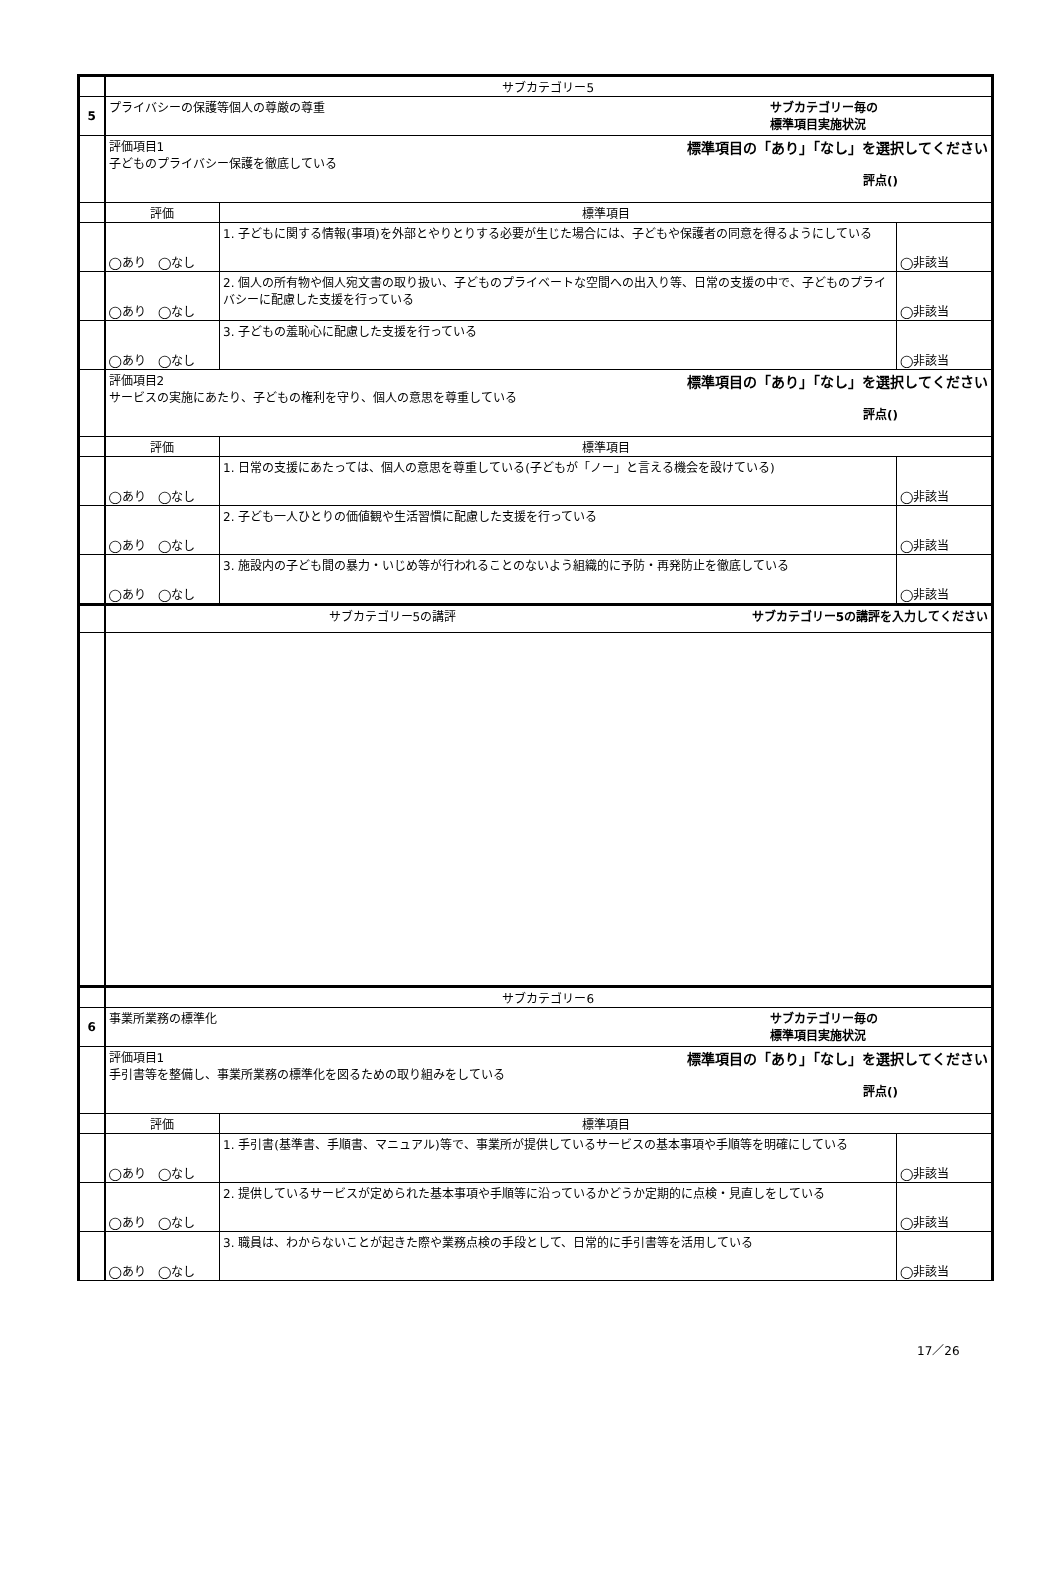| | サブカテゴリー5 | | |
| 5 | プライバシーの保護等個人の尊厳の尊重 サブカテゴリー毎の 標準項目実施状況 | | |
| | 評価項目1 標準項目の「あり」「なし」を選択してください 子どものプライバシー保護を徹底している 評点() | | |
| | 評価 | 標準項目 | |
| | ◯あり ◯なし | 1. 子どもに関する情報(事項)を外部とやりとりする必要が生じた場合には、子どもや保護者の同意を得るようにしている | ◯非該当 |
| | ◯あり ◯なし | 2. 個人の所有物や個人宛文書の取り扱い、子どものプライベートな空間への出入り等、日常の支援の中で、子どものプライバシーに配慮した支援を行っている | ◯非該当 |
| | ◯あり ◯なし | 3. 子どもの羞恥心に配慮した支援を行っている | ◯非該当 |
| | 評価項目2 標準項目の「あり」「なし」を選択してください サービスの実施にあたり、子どもの権利を守り、個人の意思を尊重している 評点() | | |
| | 評価 | 標準項目 | |
| | ◯あり ◯なし | 1. 日常の支援にあたっては、個人の意思を尊重している(子どもが「ノー」と言える機会を設けている) | ◯非該当 |
| | ◯あり ◯なし | 2. 子ども一人ひとりの価値観や生活習慣に配慮した支援を行っている | ◯非該当 |
| | ◯あり ◯なし | 3. 施設内の子ども間の暴力・いじめ等が行われることのないよう組織的に予防・再発防止を徹底している | ◯非該当 |
| | サブカテゴリー5の講評 サブカテゴリー5の講評を入力してください | | |
| | サブカテゴリー6 | | |
| 6 | 事業所業務の標準化 サブカテゴリー毎の 標準項目実施状況 | | |
| | 評価項目1 標準項目の「あり」「なし」を選択してください 手引書等を整備し、事業所業務の標準化を図るための取り組みをしている 評点() | | |
| | 評価 | 標準項目 | |
| | ◯あり ◯なし | 1. 手引書(基準書、手順書、マニュアル)等で、事業所が提供しているサービスの基本事項や手順等を明確にしている | ◯非該当 |
| | ◯あり ◯なし | 2. 提供しているサービスが定められた基本事項や手順等に沿っているかどうか定期的に点検・見直しをしている | ◯非該当 |
| | ◯あり ◯なし | 3. 職員は、わからないことが起きた際や業務点検の手段として、日常的に手引書等を活用している | ◯非該当 |
17／26